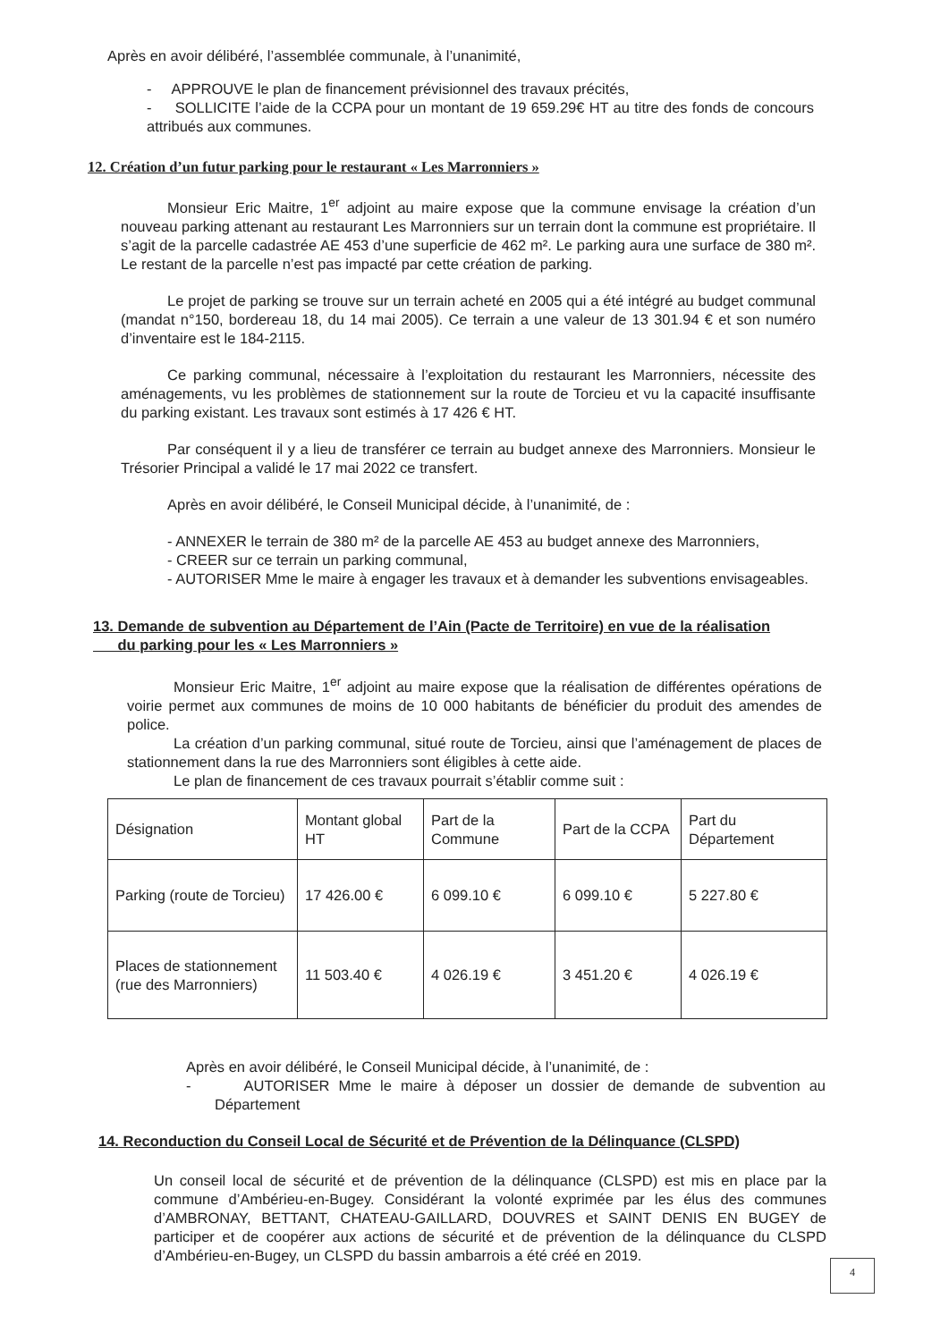Après en avoir délibéré, l’assemblée communale, à l’unanimité,
- APPROUVE le plan de financement prévisionnel des travaux précités,
- SOLLICITE l’aide de la CCPA pour un montant de 19 659.29€ HT au titre des fonds de concours attribués aux communes.
12. Création d’un futur parking pour le restaurant « Les Marronniers »
Monsieur Eric Maitre, 1<sup>er</sup> adjoint au maire expose que la commune envisage la création d’un nouveau parking attenant au restaurant Les Marronniers sur un terrain dont la commune est propriétaire. Il s’agit de la parcelle cadastrée AE 453 d’une superficie de 462 m². Le parking aura une surface de 380 m². Le restant de la parcelle n’est pas impacté par cette création de parking.
Le projet de parking se trouve sur un terrain acheté en 2005 qui a été intégré au budget communal (mandat n°150, bordereau 18, du 14 mai 2005). Ce terrain a une valeur de 13 301.94 € et son numéro d’inventaire est le 184-2115.
Ce parking communal, nécessaire à l’exploitation du restaurant les Marronniers, nécessite des aménagements, vu les problèmes de stationnement sur la route de Torcieu et vu la capacité insuffisante du parking existant. Les travaux sont estimés à 17 426 € HT.
Par conséquent il y a lieu de transférer ce terrain au budget annexe des Marronniers. Monsieur le Trésorier Principal a validé le 17 mai 2022 ce transfert.
Après en avoir délibéré, le Conseil Municipal décide, à l’unanimité, de :
- ANNEXER le terrain de 380 m² de la parcelle AE 453 au budget annexe des Marronniers,
- CREER sur ce terrain un parking communal,
- AUTORISER Mme le maire à engager les travaux et à demander les subventions envisageables.
13. Demande de subvention au Département de l’Ain (Pacte de Territoire) en vue de la réalisation
du parking pour les « Les Marronniers »
Monsieur Eric Maitre, 1<sup>er</sup> adjoint au maire expose que la réalisation de différentes opérations de voirie permet aux communes de moins de 10 000 habitants de bénéficier du produit des amendes de police.
La création d’un parking communal, situé route de Torcieu, ainsi que l’aménagement de places de stationnement dans la rue des Marronniers sont éligibles à cette aide.
Le plan de financement de ces travaux pourrait s’établir comme suit :
| Désignation | Montant global HT | Part de la Commune | Part de la CCPA | Part du Département |
| Parking (route de Torcieu) | 17 426.00 € | 6 099.10 € | 6 099.10 € | 5 227.80 € |
| Places de stationnement (rue des Marronniers) | 11 503.40 € | 4 026.19 € | 3 451.20 € | 4 026.19 € |
Après en avoir délibéré, le Conseil Municipal décide, à l’unanimité, de :
- AUTORISER Mme le maire à déposer un dossier de demande de subvention au Département
14. Reconduction du Conseil Local de Sécurité et de Prévention de la Délinquance (CLSPD)
Un conseil local de sécurité et de prévention de la délinquance (CLSPD) est mis en place par la commune d’Ambérieu-en-Bugey. Considérant la volonté exprimée par les élus des communes d’AMBRONAY, BETTANT, CHATEAU-GAILLARD, DOUVRES et SAINT DENIS EN BUGEY de participer et de coopérer aux actions de sécurité et de prévention de la délinquance du CLSPD d’Ambérieu-en-Bugey, un CLSPD du bassin ambarrois a été créé en 2019.
4